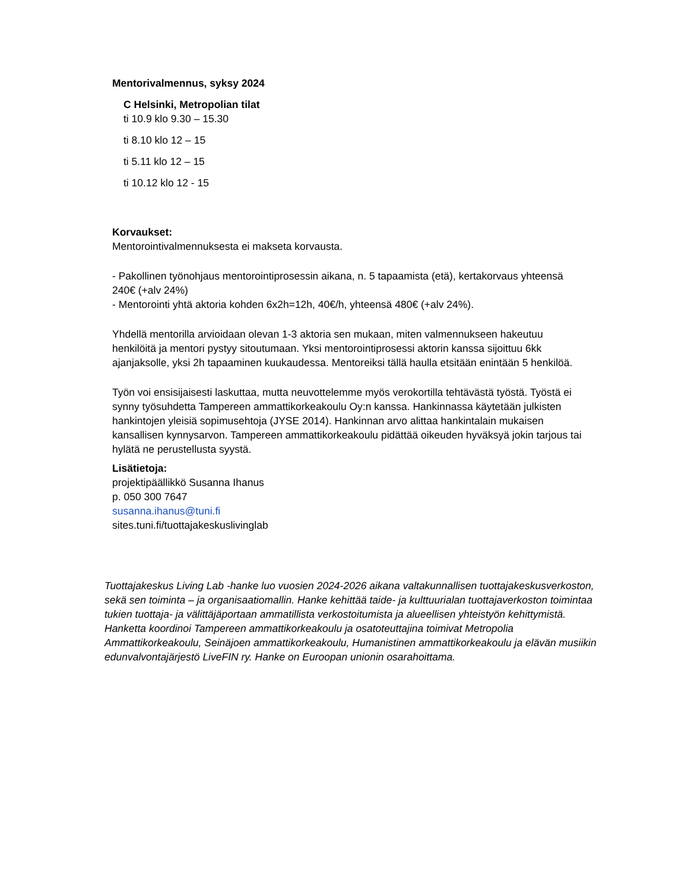Mentorivalmennus, syksy 2024
C Helsinki, Metropolian tilat
ti 10.9 klo 9.30 – 15.30
ti 8.10 klo 12 – 15
ti 5.11 klo 12 – 15
ti 10.12 klo 12 - 15
Korvaukset:
Mentorointivalmennuksesta ei makseta korvausta.
- Pakollinen työnohjaus mentorointiprosessin aikana, n. 5 tapaamista (etä), kertakorvaus yhteensä 240€ (+alv 24%)
- Mentorointi yhtä aktoria kohden 6x2h=12h, 40€/h, yhteensä 480€ (+alv 24%).
Yhdellä mentorilla arvioidaan olevan 1-3 aktoria sen mukaan, miten valmennukseen hakeutuu henkilöitä ja mentori pystyy sitoutumaan. Yksi mentorointiprosessi aktorin kanssa sijoittuu 6kk ajanjaksolle, yksi 2h tapaaminen kuukaudessa. Mentoreiksi tällä haulla etsitään enintään 5 henkilöä.
Työn voi ensisijaisesti laskuttaa, mutta neuvottelemme myös verokortilla tehtävästä työstä. Työstä ei synny työsuhdetta Tampereen ammattikorkeakoulu Oy:n kanssa. Hankinnassa käytetään julkisten hankintojen yleisiä sopimusehtoja (JYSE 2014). Hankinnan arvo alittaa hankintalain mukaisen kansallisen kynnysarvon. Tampereen ammattikorkeakoulu pidättää oikeuden hyväksyä jokin tarjous tai hylätä ne perustellusta syystä.
Lisätietoja:
projektipäällikkö Susanna Ihanus
p. 050 300 7647
susanna.ihanus@tuni.fi
sites.tuni.fi/tuottajakeskuslivinglab
Tuottajakeskus Living Lab -hanke luo vuosien 2024-2026 aikana valtakunnallisen tuottajakeskusverkoston, sekä sen toiminta – ja organisaatiomallin. Hanke kehittää taide- ja kulttuurialan tuottajaverkoston toimintaa tukien tuottaja- ja välittäjäportaan ammatillista verkostoitumista ja alueellisen yhteistyön kehittymistä. Hanketta koordinoi Tampereen ammattikorkeakoulu ja osatoteuttajina toimivat Metropolia Ammattikorkeakoulu, Seinäjoen ammattikorkeakoulu, Humanistinen ammattikorkeakoulu ja elävän musiikin edunvalvontajärjestö LiveFIN ry. Hanke on Euroopan unionin osarahoittama.